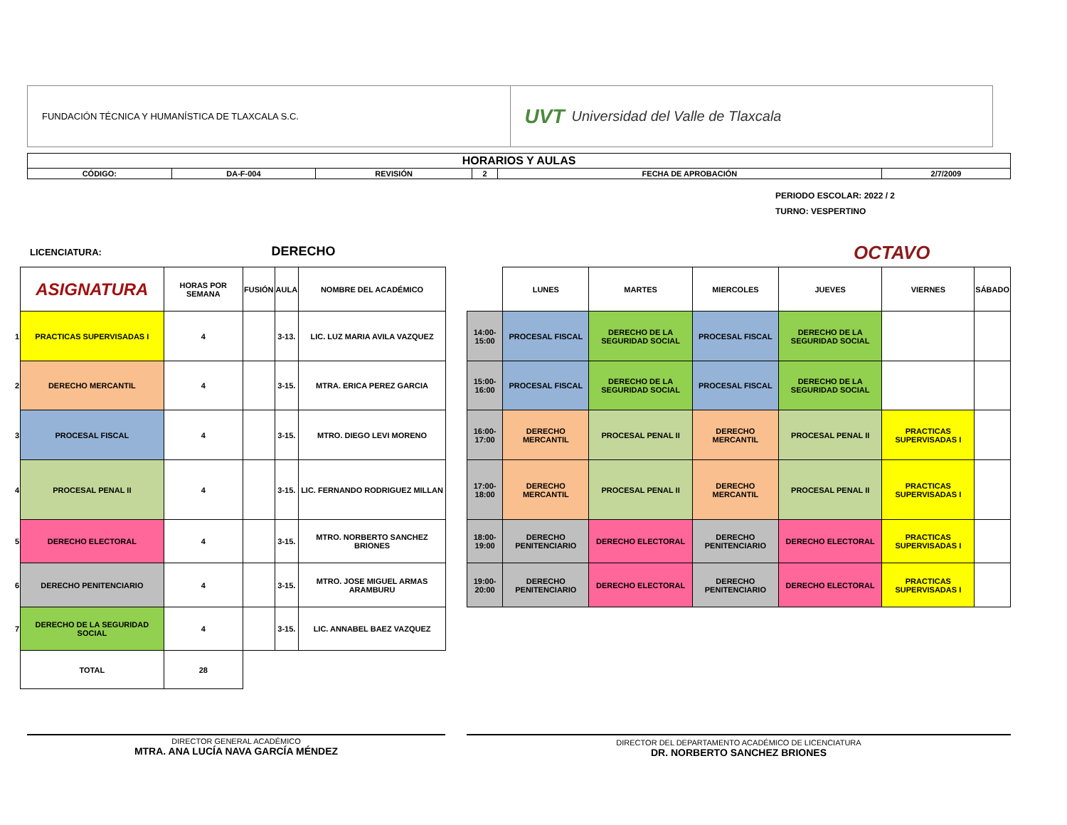FUNDACIÓN TÉCNICA Y HUMANÍSTICA DE TLAXCALA S.C.
UVT Universidad del Valle de Tlaxcala
| HORARIOS Y AULAS | | | | | |
| CÓDIGO: | DA-F-004 | REVISIÓN | 2 | FECHA DE APROBACIÓN | 2/7/2009 |
PERIODO ESCOLAR: 2022 / 2
TURNO: VESPERTINO
LICENCIATURA: DERECHO OCTAVO
| | ASIGNATURA | HORAS POR SEMANA | FUSIÓN | AULA | NOMBRE DEL ACADÉMICO |
| 1 | PRACTICAS SUPERVISADAS I | 4 | | 3-13. | LIC. LUZ MARIA AVILA VAZQUEZ |
| 2 | DERECHO MERCANTIL | 4 | | 3-15. | MTRA. ERICA PEREZ GARCIA |
| 3 | PROCESAL FISCAL | 4 | | 3-15. | MTRO. DIEGO LEVI MORENO |
| 4 | PROCESAL PENAL II | 4 | | 3-15. | LIC. FERNANDO RODRIGUEZ MILLAN |
| 5 | DERECHO ELECTORAL | 4 | | 3-15. | MTRO. NORBERTO SANCHEZ BRIONES |
| 6 | DERECHO PENITENCIARIO | 4 | | 3-15. | MTRO. JOSE MIGUEL ARMAS ARAMBURU |
| 7 | DERECHO DE LA SEGURIDAD SOCIAL | 4 | | 3-15. | LIC. ANNABEL BAEZ VAZQUEZ |
| | TOTAL | 28 | | | |
| | LUNES | MARTES | MIERCOLES | JUEVES | VIERNES | SÁBADO |
| 14:00-15:00 | PROCESAL FISCAL | DERECHO DE LA SEGURIDAD SOCIAL | PROCESAL FISCAL | DERECHO DE LA SEGURIDAD SOCIAL | | |
| 15:00-16:00 | PROCESAL FISCAL | DERECHO DE LA SEGURIDAD SOCIAL | PROCESAL FISCAL | DERECHO DE LA SEGURIDAD SOCIAL | | |
| 16:00-17:00 | DERECHO MERCANTIL | PROCESAL PENAL II | DERECHO MERCANTIL | PROCESAL PENAL II | PRACTICAS SUPERVISADAS I | |
| 17:00-18:00 | DERECHO MERCANTIL | PROCESAL PENAL II | DERECHO MERCANTIL | PROCESAL PENAL II | PRACTICAS SUPERVISADAS I | |
| 18:00-19:00 | DERECHO PENITENCIARIO | DERECHO ELECTORAL | DERECHO PENITENCIARIO | DERECHO ELECTORAL | PRACTICAS SUPERVISADAS I | |
| 19:00-20:00 | DERECHO PENITENCIARIO | DERECHO ELECTORAL | DERECHO PENITENCIARIO | DERECHO ELECTORAL | PRACTICAS SUPERVISADAS I | |
DIRECTOR GENERAL ACADÉMICO
MTRA. ANA LUCÍA NAVA GARCÍA MÉNDEZ
DIRECTOR DEL DEPARTAMENTO ACADÉMICO DE LICENCIATURA
DR. NORBERTO SANCHEZ BRIONES